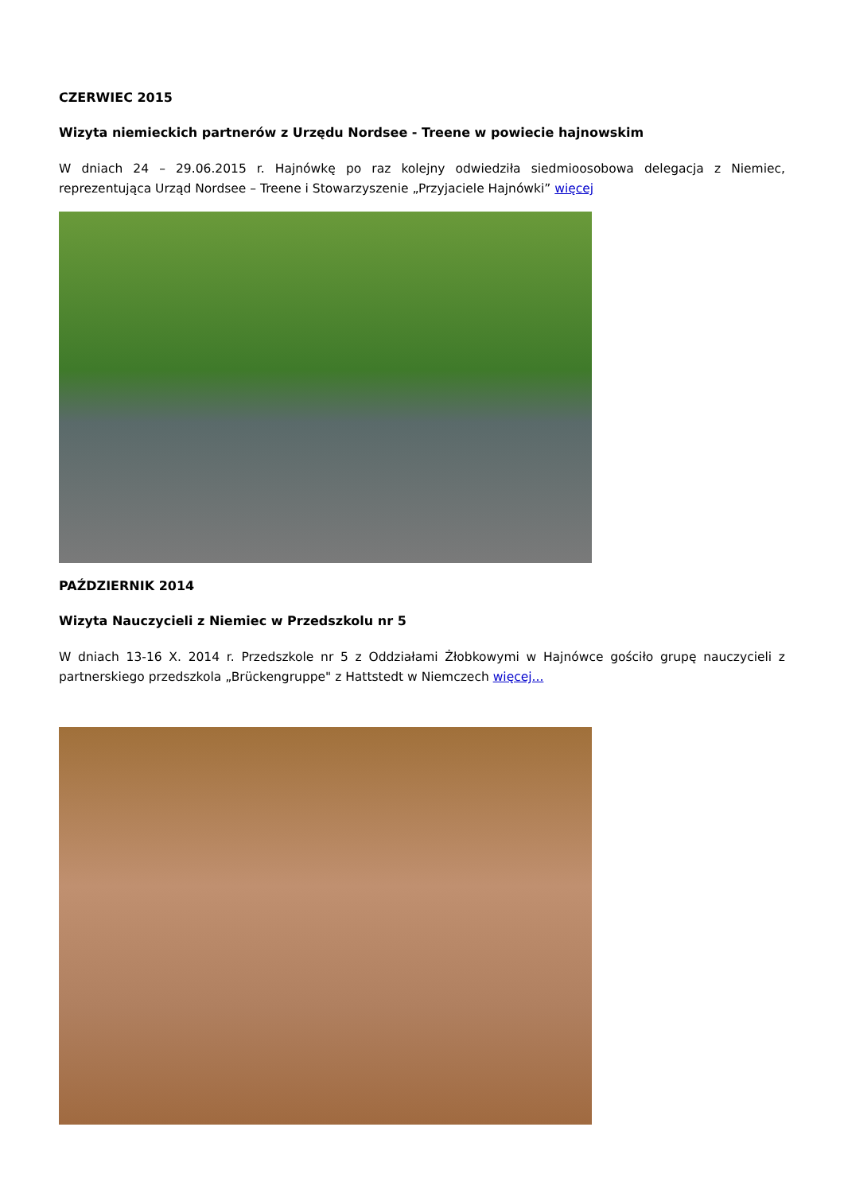CZERWIEC 2015
Wizyta niemieckich partnerów z Urzędu Nordsee - Treene w powiecie hajnowskim
W dniach 24 – 29.06.2015 r. Hajnówkę po raz kolejny odwiedziła siedmioosobowa delegacja z Niemiec, reprezentująca Urząd Nordsee – Treene i Stowarzyszenie „Przyjaciele Hajnówki” więcej
PAŹDZIERNIK 2014
Wizyta Nauczycieli z Niemiec w Przedszkolu nr 5
W dniach 13-16 X. 2014 r. Przedszkole nr 5 z Oddziałami Żłobkowymi w Hajnówce gościło grupę nauczycieli z partnerskiego przedszkola „Brückengruppe" z Hattstedt w Niemczech więcej...